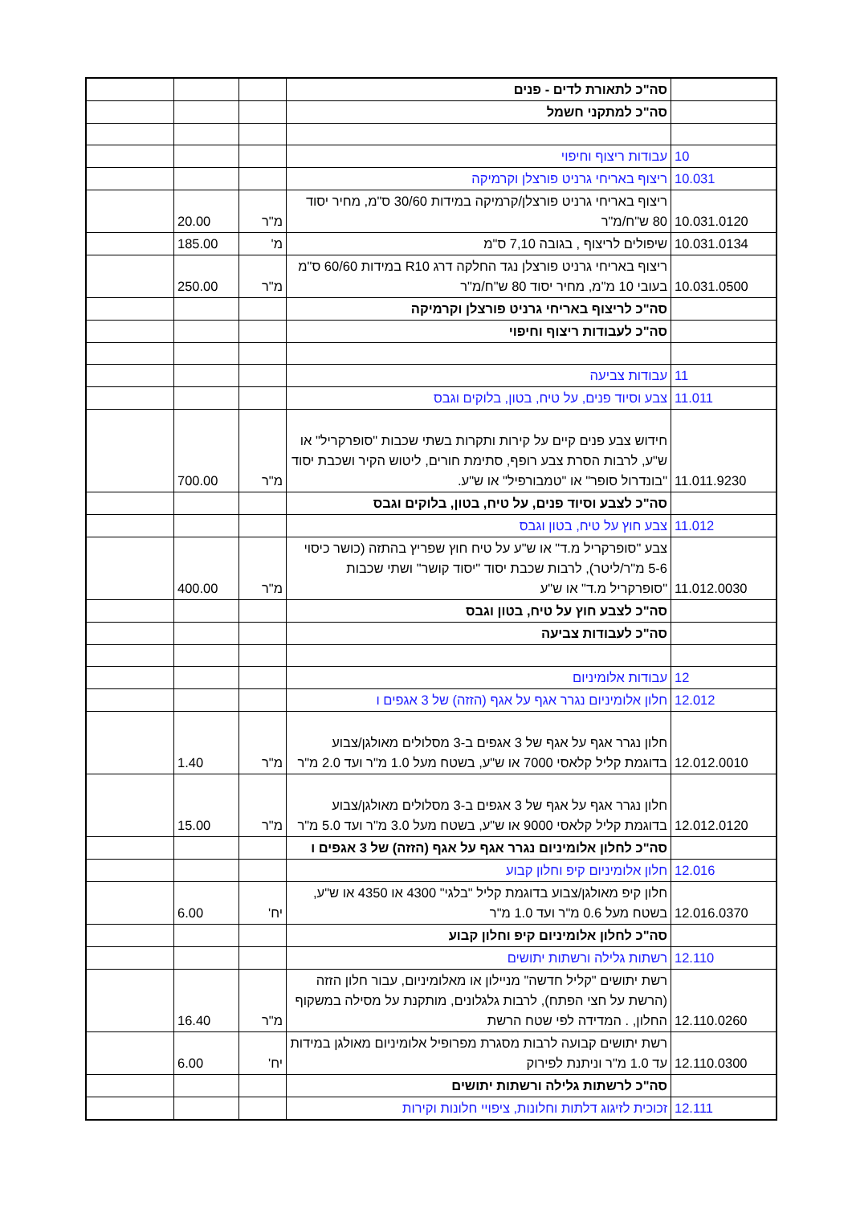| | סה"כ לתאורת לדים - פנים | | | |
| | סה"כ למתקני חשמל | | | |
| 10 | עבודות ריצוף וחיפוי | | | |
| 10.031 | ריצוף באריחי גרניט פורצלן וקרמיקה | | | |
| 10.031.0120 | ריצוף באריחי גרניט פורצלן/קרמיקה במידות 30/60 ס"מ, מחיר יסוד 80 ש"ח/מ"ר | מ"ר | 20.00 | |
| 10.031.0134 | שיפולים לריצוף , בגובה 7,10 ס"מ | מ' | 185.00 | |
| 10.031.0500 | ריצוף באריחי גרניט פורצלן נגד החלקה דרג R10 במידות 60/60 ס"מ בעובי 10 מ"מ, מחיר יסוד 80 ש"ח/מ"ר | מ"ר | 250.00 | |
| | סה"כ לריצוף באריחי גרניט פורצלן וקרמיקה | | | |
| | סה"כ לעבודות ריצוף וחיפוי | | | |
| 11 | עבודות צביעה | | | |
| 11.011 | צבע וסיוד פנים, על טיח, בטון, בלוקים וגבס | | | |
| 11.011.9230 | חידוש צבע פנים קיים על קירות ותקרות בשתי שכבות "סופרקריל" או ש"ע, לרבות הסרת צבע רופף, סתימת חורים, ליטוש הקיר ושכבת יסוד "בונדרול סופר" או "טמבורפיל" או ש"ע. | מ"ר | 700.00 | |
| | סה"כ לצבע וסיוד פנים, על טיח, בטון, בלוקים וגבס | | | |
| 11.012 | צבע חוץ על טיח, בטון וגבס | | | |
| 11.012.0030 | צבע "סופרקריל מ.ד" או ש"ע על טיח חוץ שפריץ בהתזה (כושר כיסוי 5-6 מ"ר/ליטר), לרבות שכבת יסוד "יסוד קושר" ושתי שכבות "סופרקריל מ.ד" או ש"ע | מ"ר | 400.00 | |
| | סה"כ לצבע חוץ על טיח, בטון וגבס | | | |
| | סה"כ לעבודות צביעה | | | |
| 12 | עבודות אלומיניום | | | |
| 12.012 | חלון אלומיניום נגרר אגף על אגף (הזזה) של 3 אגפים ו | | | |
| 12.012.0010 | חלון נגרר אגף על אגף של 3 אגפים ב-3 מסלולים מאולגן/צבוע בדוגמת קליל קלאסי 7000 או ש"ע, בשטח מעל 1.0 מ"ר ועד 2.0 מ"ר | מ"ר | 1.40 | |
| 12.012.0120 | חלון נגרר אגף על אגף של 3 אגפים ב-3 מסלולים מאולגן/צבוע בדוגמת קליל קלאסי 9000 או ש"ע, בשטח מעל 3.0 מ"ר ועד 5.0 מ"ר | מ"ר | 15.00 | |
| | סה"כ לחלון אלומיניום נגרר אגף על אגף (הזזה) של 3 אגפים ו | | | |
| 12.016 | חלון אלומיניום קיפ וחלון קבוע | | | |
| 12.016.0370 | חלון קיפ מאולגן/צבוע בדוגמת קליל "בלגי" 4300 או 4350 או ש"ע, בשטח מעל 0.6 מ"ר ועד 1.0 מ"ר | יח' | 6.00 | |
| | סה"כ לחלון אלומיניום קיפ וחלון קבוע | | | |
| 12.110 | רשתות גלילה ורשתות יתושים | | | |
| 12.110.0260 | רשת יתושים "קליל חדשה" מניילון או מאלומיניום, עבור חלון הזזה (הרשת על חצי הפתח), לרבות גלגלונים, מותקנת על מסילה במשקוף החלון, . המדידה לפי שטח הרשת | מ"ר | 16.40 | |
| 12.110.0300 | רשת יתושים קבועה לרבות מסגרת מפרופיל אלומיניום מאולגן במידות עד 1.0 מ"ר וניתנת לפירוק | יח' | 6.00 | |
| | סה"כ לרשתות גלילה ורשתות יתושים | | | |
| 12.111 | זכוכית לזיגוג דלתות וחלונות, ציפויי חלונות וקירות | | | |